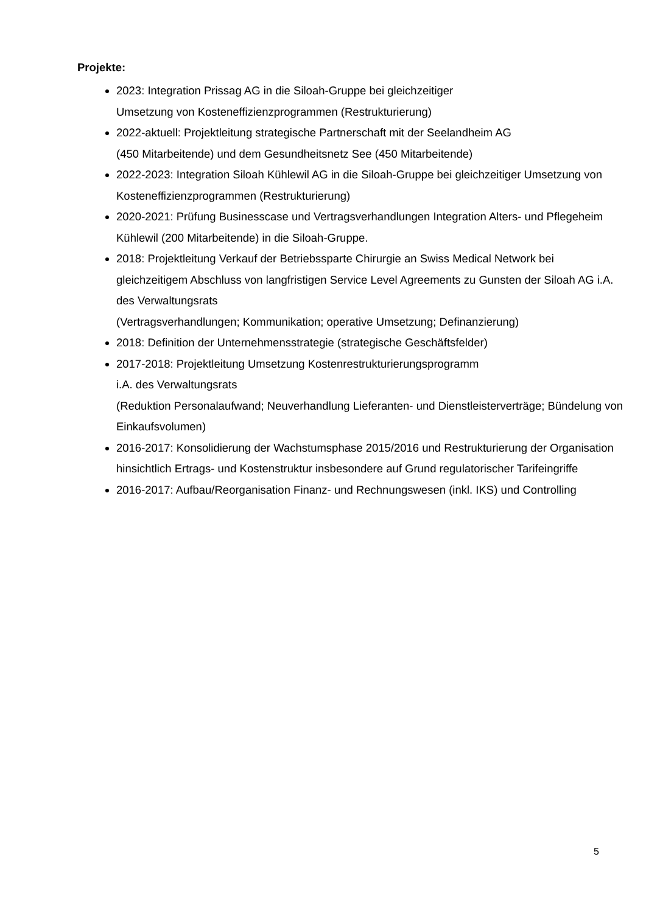Projekte:
2023: Integration Prissag AG in die Siloah-Gruppe bei gleichzeitiger
Umsetzung von Kosteneffizienzprogrammen (Restrukturierung)
2022-aktuell: Projektleitung strategische Partnerschaft mit der Seelandheim AG
(450 Mitarbeitende) und dem Gesundheitsnetz See (450 Mitarbeitende)
2022-2023: Integration Siloah Kühlewil AG in die Siloah-Gruppe bei gleichzeitiger Umsetzung von Kosteneffizienzprogrammen (Restrukturierung)
2020-2021: Prüfung Businesscase und Vertragsverhandlungen Integration Alters- und Pflegeheim Kühlewil (200 Mitarbeitende) in die Siloah-Gruppe.
2018: Projektleitung Verkauf der Betriebssparte Chirurgie an Swiss Medical Network bei gleichzeitigem Abschluss von langfristigen Service Level Agreements zu Gunsten der Siloah AG i.A. des Verwaltungsrats
(Vertragsverhandlungen; Kommunikation; operative Umsetzung; Definanzierung)
2018: Definition der Unternehmensstrategie (strategische Geschäftsfelder)
2017-2018: Projektleitung Umsetzung Kostenrestrukturierungsprogramm
i.A. des Verwaltungsrats
(Reduktion Personalaufwand; Neuverhandlung Lieferanten- und Dienstleisterverträge; Bündelung von Einkaufsvolumen)
2016-2017: Konsolidierung der Wachstumsphase 2015/2016 und Restrukturierung der Organisation hinsichtlich Ertrags- und Kostenstruktur insbesondere auf Grund regulatorischer Tarifeingriffe
2016-2017: Aufbau/Reorganisation Finanz- und Rechnungswesen (inkl. IKS) und Controlling
5